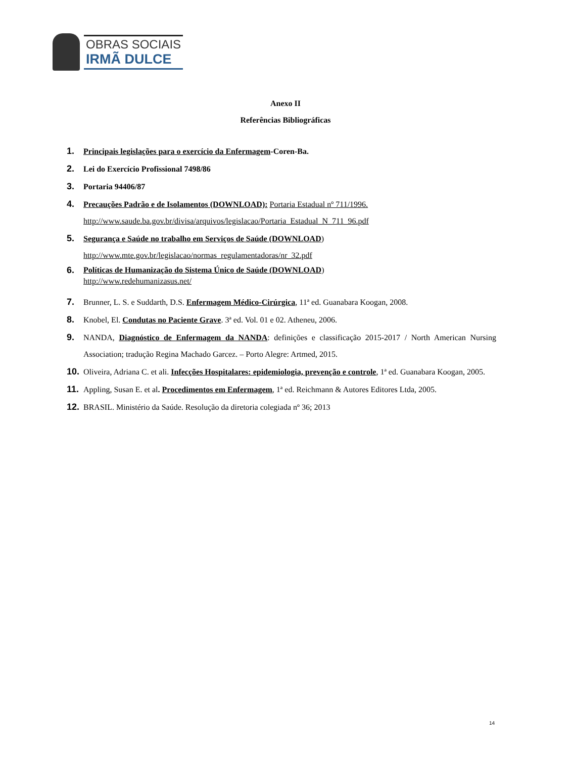OBRAS SOCIAIS
IRMÃ DULCE
Anexo II
Referências Bibliográficas
1. Principais legislações para o exercício da Enfermagem-Coren-Ba.
2. Lei do Exercício Profissional 7498/86
3. Portaria 94406/87
4. Precauções Padrão e de Isolamentos (DOWNLOAD): Portaria Estadual nº 711/1996.
http://www.saude.ba.gov.br/divisa/arquivos/legislacao/Portaria_Estadual_N_711_96.pdf
5. Segurança e Saúde no trabalho em Serviços de Saúde (DOWNLOAD)
http://www.mte.gov.br/legislacao/normas_regulamentadoras/nr_32.pdf
6. Políticas de Humanização do Sistema Único de Saúde (DOWNLOAD)
http://www.redehumanizasus.net/
7. Brunner, L. S. e Suddarth, D.S. Enfermagem Médico-Cirúrgica, 11ª ed. Guanabara Koogan, 2008.
8. Knobel, El. Condutas no Paciente Grave. 3ª ed. Vol. 01 e 02. Atheneu, 2006.
9. NANDA, Diagnóstico de Enfermagem da NANDA: definições e classificação 2015-2017 / North American Nursing Association; tradução Regina Machado Garcez. – Porto Alegre: Artmed, 2015.
10. Oliveira, Adriana C. et ali. Infecções Hospitalares: epidemiologia, prevenção e controle, 1ª ed. Guanabara Koogan, 2005.
11. Appling, Susan E. et al. Procedimentos em Enfermagem, 1ª ed. Reichmann & Autores Editores Ltda, 2005.
12. BRASIL. Ministério da Saúde. Resolução da diretoria colegiada nº 36; 2013
14